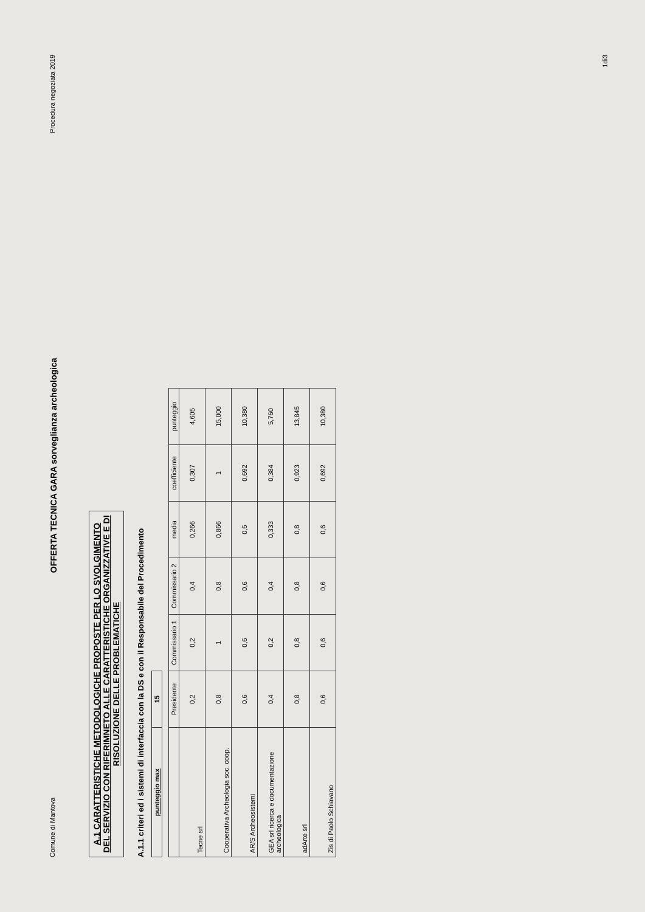Comune di Mantova OFFERTA TECNICA GARA sorveglianza archeologica Procedura negoziata 2019
A.1 CARATTERISTICHE METODOLOGICHE PROPOSTE PER LO SVOLGIMENTO DEL SERVIZIO CON RIFERIMNETO ALLE CARATTERISTICHE ORGANIZZATIVE E DI RISOLUZIONE DELLE PROBLEMATICHE
A.1.1 criteri ed i sistemi di interfaccia con la DS e con il Responsabile del Procedimento
| punteggio max | 15 |
| | Presidente | Commissario 1 | Commissario 2 | media | coefficiente | punteggio |
| --- | --- | --- | --- | --- | --- | --- |
| Tecne srl | 0,2 | 0,2 | 0,4 | 0,266 | 0,307 | 4,605 |
| Cooperativa Archeologia soc. coop. | 0,8 | 1 | 0,8 | 0,866 | 1 | 15,000 |
| AR/S Archeosistemi | 0,6 | 0,6 | 0,6 | 0,6 | 0,692 | 10,380 |
| GEA srl ricerca e documentazione archeologica | 0,4 | 0,2 | 0,4 | 0,333 | 0,384 | 5,760 |
| adArte srl | 0,8 | 0,8 | 0,8 | 0,8 | 0,923 | 13,845 |
| Zis di Paolo Schiavano | 0,6 | 0,6 | 0,6 | 0,6 | 0,692 | 10,380 |
1di3